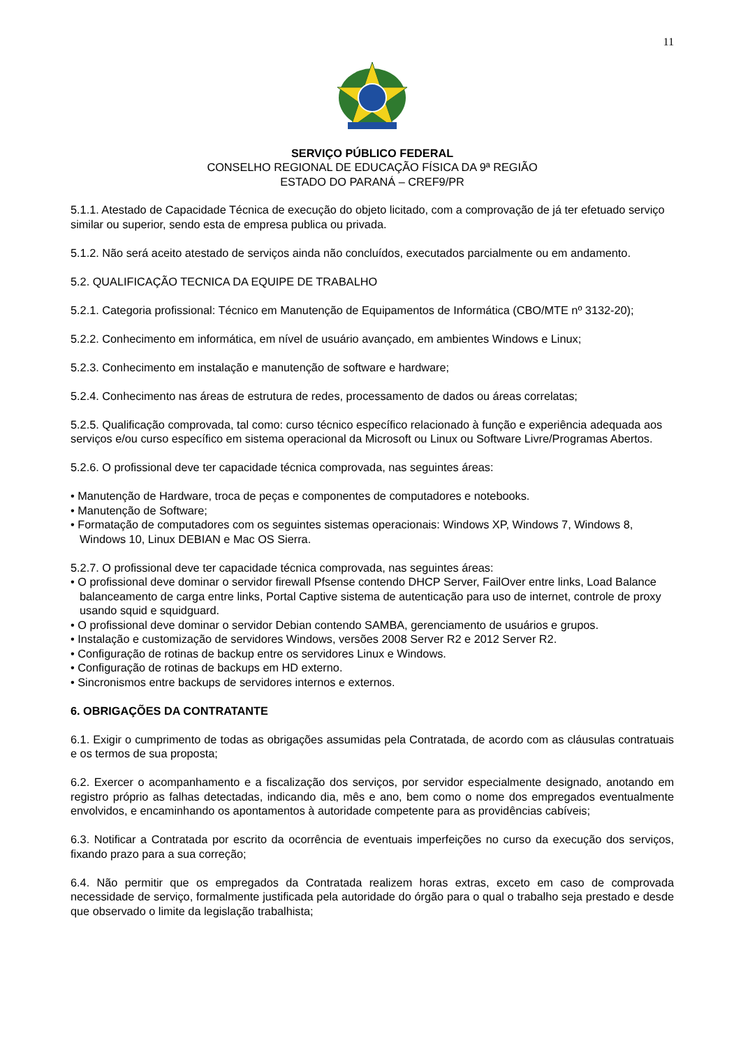11
SERVIÇO PÚBLICO FEDERAL
CONSELHO REGIONAL DE EDUCAÇÃO FÍSICA DA 9ª REGIÃO
ESTADO DO PARANÁ – CREF9/PR
5.1.1. Atestado de Capacidade Técnica de execução do objeto licitado, com a comprovação de já ter efetuado serviço similar ou superior, sendo esta de empresa publica ou privada.
5.1.2. Não será aceito atestado de serviços ainda não concluídos, executados parcialmente ou em andamento.
5.2. QUALIFICAÇÃO TECNICA DA EQUIPE DE TRABALHO
5.2.1. Categoria profissional: Técnico em Manutenção de Equipamentos de Informática (CBO/MTE nº 3132-20);
5.2.2. Conhecimento em informática, em nível de usuário avançado, em ambientes Windows e Linux;
5.2.3. Conhecimento em instalação e manutenção de software e hardware;
5.2.4. Conhecimento nas áreas de estrutura de redes, processamento de dados ou áreas correlatas;
5.2.5. Qualificação comprovada, tal como: curso técnico específico relacionado à função e experiência adequada aos serviços e/ou curso específico em sistema operacional da Microsoft ou Linux ou Software Livre/Programas Abertos.
5.2.6. O profissional deve ter capacidade técnica comprovada, nas seguintes áreas:
• Manutenção de Hardware, troca de peças e componentes de computadores e notebooks.
• Manutenção de Software;
• Formatação de computadores com os seguintes sistemas operacionais: Windows XP, Windows 7, Windows 8, Windows 10, Linux DEBIAN e Mac OS Sierra.
5.2.7. O profissional deve ter capacidade técnica comprovada, nas seguintes áreas:
• O profissional deve dominar o servidor firewall Pfsense contendo DHCP Server, FailOver entre links, Load Balance balanceamento de carga entre links, Portal Captive sistema de autenticação para uso de internet, controle de proxy usando squid e squidguard.
• O profissional deve dominar o servidor Debian contendo SAMBA, gerenciamento de usuários e grupos.
• Instalação e customização de servidores Windows, versões 2008 Server R2 e 2012 Server R2.
• Configuração de rotinas de backup entre os servidores Linux e Windows.
• Configuração de rotinas de backups em HD externo.
• Sincronismos entre backups de servidores internos e externos.
6. OBRIGAÇÕES DA CONTRATANTE
6.1. Exigir o cumprimento de todas as obrigações assumidas pela Contratada, de acordo com as cláusulas contratuais e os termos de sua proposta;
6.2. Exercer o acompanhamento e a fiscalização dos serviços, por servidor especialmente designado, anotando em registro próprio as falhas detectadas, indicando dia, mês e ano, bem como o nome dos empregados eventualmente envolvidos, e encaminhando os apontamentos à autoridade competente para as providências cabíveis;
6.3. Notificar a Contratada por escrito da ocorrência de eventuais imperfeições no curso da execução dos serviços, fixando prazo para a sua correção;
6.4. Não permitir que os empregados da Contratada realizem horas extras, exceto em caso de comprovada necessidade de serviço, formalmente justificada pela autoridade do órgão para o qual o trabalho seja prestado e desde que observado o limite da legislação trabalhista;